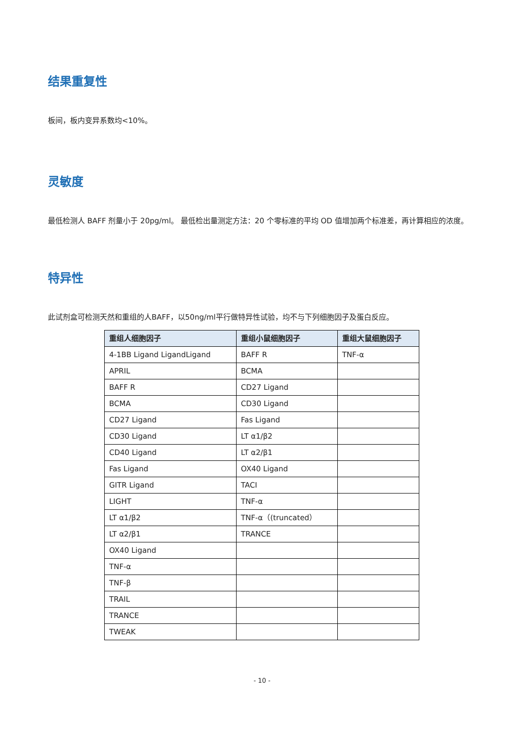结果重复性
板间，板内变异系数均<10%。
灵敏度
最低检测人 BAFF 剂量小于 20pg/ml。 最低检出量测定方法：20 个零标准的平均 OD 值增加两个标准差，再计算相应的浓度。
特异性
此试剂盒可检测天然和重组的人BAFF，以50ng/ml平行做特异性试验，均不与下列细胞因子及蛋白反应。
| 重组人细胞因子 | 重组小鼠细胞因子 | 重组大鼠细胞因子 |
| --- | --- | --- |
| 4-1BB Ligand LigandLigand | BAFF R | TNF-α |
| APRIL | BCMA | |
| BAFF R | CD27 Ligand | |
| BCMA | CD30 Ligand | |
| CD27 Ligand | Fas Ligand | |
| CD30 Ligand | LT α1/β2 | |
| CD40 Ligand | LT α2/β1 | |
| Fas Ligand | OX40 Ligand | |
| GITR Ligand | TACI | |
| LIGHT | TNF-α | |
| LT α1/β2 | TNF-α（(truncated） | |
| LT α2/β1 | TRANCE | |
| OX40 Ligand | | |
| TNF-α | | |
| TNF-β | | |
| TRAIL | | |
| TRANCE | | |
| TWEAK | | |
- 10 -